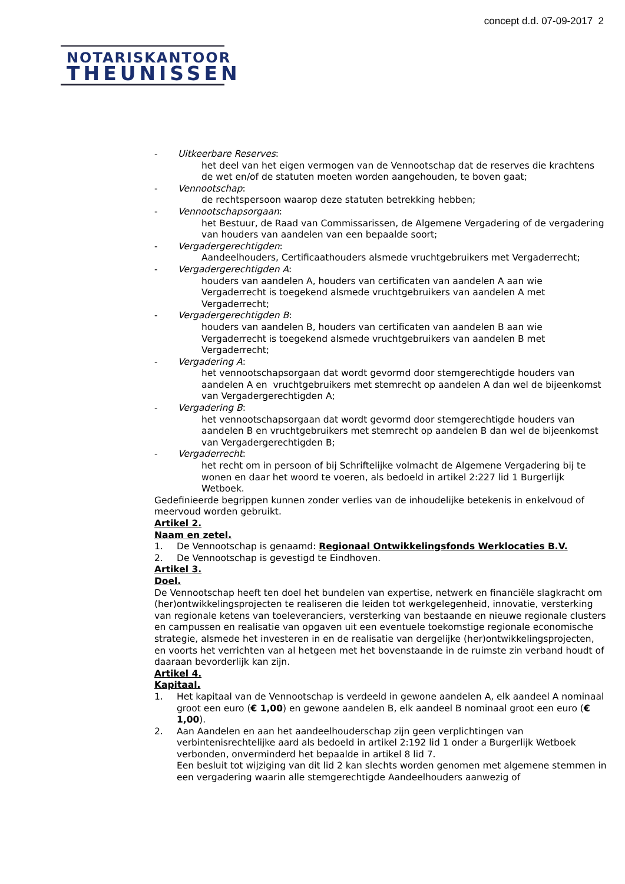concept d.d. 07-09-2017 2
NOTARISKANTOOR
THEUNISSEN
- Uitkeerbare Reserves:
het deel van het eigen vermogen van de Vennootschap dat de reserves die krachtens de wet en/of de statuten moeten worden aangehouden, te boven gaat;
- Vennootschap:
de rechtspersoon waarop deze statuten betrekking hebben;
- Vennootschapsorgaan:
het Bestuur, de Raad van Commissarissen, de Algemene Vergadering of de vergadering van houders van aandelen van een bepaalde soort;
- Vergadergerechtigden:
Aandeelhouders, Certificaathouders alsmede vruchtgebruikers met Vergaderrecht;
- Vergadergerechtigden A:
houders van aandelen A, houders van certificaten van aandelen A aan wie Vergaderrecht is toegekend alsmede vruchtgebruikers van aandelen A met Vergaderrecht;
- Vergadergerechtigden B:
houders van aandelen B, houders van certificaten van aandelen B aan wie Vergaderrecht is toegekend alsmede vruchtgebruikers van aandelen B met Vergaderrecht;
- Vergadering A:
het vennootschapsorgaan dat wordt gevormd door stemgerechtigde houders van aandelen A en vruchtgebruikers met stemrecht op aandelen A dan wel de bijeenkomst van Vergadergerechtigden A;
- Vergadering B:
het vennootschapsorgaan dat wordt gevormd door stemgerechtigde houders van aandelen B en vruchtgebruikers met stemrecht op aandelen B dan wel de bijeenkomst van Vergadergerechtigden B;
- Vergaderrecht:
het recht om in persoon of bij Schriftelijke volmacht de Algemene Vergadering bij te wonen en daar het woord te voeren, als bedoeld in artikel 2:227 lid 1 Burgerlijk Wetboek.
Gedefinieerde begrippen kunnen zonder verlies van de inhoudelijke betekenis in enkelvoud of meervoud worden gebruikt.
Artikel 2.
Naam en zetel.
1. De Vennootschap is genaamd: Regionaal Ontwikkelingsfonds Werklocaties B.V.
2. De Vennootschap is gevestigd te Eindhoven.
Artikel 3.
Doel.
De Vennootschap heeft ten doel het bundelen van expertise, netwerk en financiële slagkracht om (her)ontwikkelingsprojecten te realiseren die leiden tot werkgelegenheid, innovatie, versterking van regionale ketens van toeleveranciers, versterking van bestaande en nieuwe regionale clusters en campussen en realisatie van opgaven uit een eventuele toekomstige regionale economische strategie, alsmede het investeren in en de realisatie van dergelijke (her)ontwikkelingsprojecten,
en voorts het verrichten van al hetgeen met het bovenstaande in de ruimste zin verband houdt of daaraan bevorderlijk kan zijn.
Artikel 4.
Kapitaal.
1. Het kapitaal van de Vennootschap is verdeeld in gewone aandelen A, elk aandeel A nominaal groot een euro (€ 1,00) en gewone aandelen B, elk aandeel B nominaal groot een euro (€ 1,00).
2. Aan Aandelen en aan het aandeelhouderschap zijn geen verplichtingen van verbintenisrechtelijke aard als bedoeld in artikel 2:192 lid 1 onder a Burgerlijk Wetboek verbonden, onverminderd het bepaalde in artikel 8 lid 7.
Een besluit tot wijziging van dit lid 2 kan slechts worden genomen met algemene stemmen in een vergadering waarin alle stemgerechtigde Aandeelhouders aanwezig of